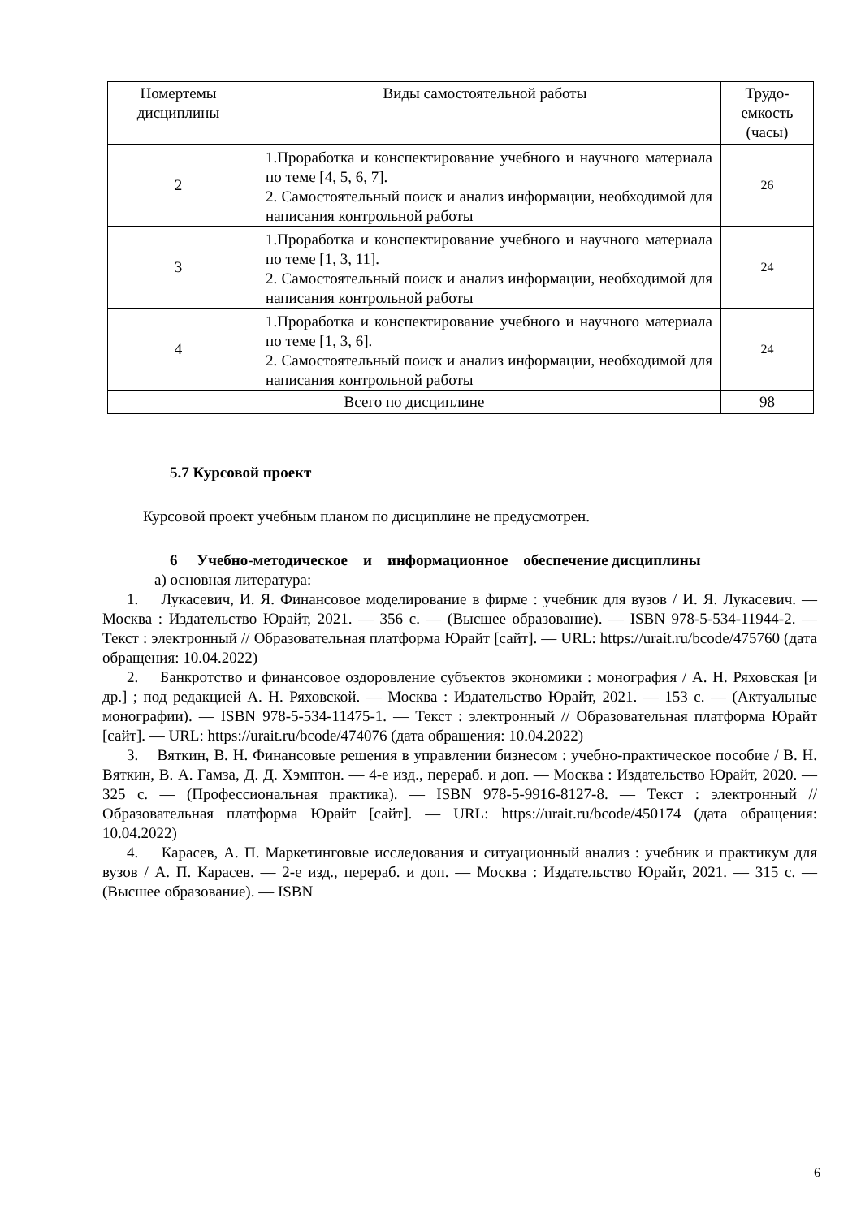| Номертемы дисциплины | Виды самостоятельной работы | Трудо-емкость (часы) |
| --- | --- | --- |
| 2 | 1.Проработка и конспектирование учебного и научного материала по теме [4, 5, 6, 7]. 2. Самостоятельный поиск и анализ информации, необходимой для написания контрольной работы | 26 |
| 3 | 1.Проработка и конспектирование учебного и научного материала по теме [1, 3, 11]. 2. Самостоятельный поиск и анализ информации, необходимой для написания контрольной работы | 24 |
| 4 | 1.Проработка и конспектирование учебного и научного материала по теме [1, 3, 6]. 2. Самостоятельный поиск и анализ информации, необходимой для написания контрольной работы | 24 |
| Всего по дисциплине | | 98 |
5.7 Курсовой проект
Курсовой проект учебным планом по дисциплине не предусмотрен.
6 Учебно-методическое и информационное обеспечение дисциплины
а) основная литература:
1. Лукасевич, И. Я. Финансовое моделирование в фирме : учебник для вузов / И. Я. Лукасевич. — Москва : Издательство Юрайт, 2021. — 356 с. — (Высшее образование). — ISBN 978-5-534-11944-2. — Текст : электронный // Образовательная платформа Юрайт [сайт]. — URL: https://urait.ru/bcode/475760 (дата обращения: 10.04.2022)
2. Банкротство и финансовое оздоровление субъектов экономики : монография / А. Н. Ряховская [и др.] ; под редакцией А. Н. Ряховской. — Москва : Издательство Юрайт, 2021. — 153 с. — (Актуальные монографии). — ISBN 978-5-534-11475-1. — Текст : электронный // Образовательная платформа Юрайт [сайт]. — URL: https://urait.ru/bcode/474076 (дата обращения: 10.04.2022)
3. Вяткин, В. Н. Финансовые решения в управлении бизнесом : учебно-практическое пособие / В. Н. Вяткин, В. А. Гамза, Д. Д. Хэмптон. — 4-е изд., перераб. и доп. — Москва : Издательство Юрайт, 2020. — 325 с. — (Профессиональная практика). — ISBN 978-5-9916-8127-8. — Текст : электронный // Образовательная платформа Юрайт [сайт]. — URL: https://urait.ru/bcode/450174 (дата обращения: 10.04.2022)
4. Карасев, А. П. Маркетинговые исследования и ситуационный анализ : учебник и практикум для вузов / А. П. Карасев. — 2-е изд., перераб. и доп. — Москва : Издательство Юрайт, 2021. — 315 с. — (Высшее образование). — ISBN
6